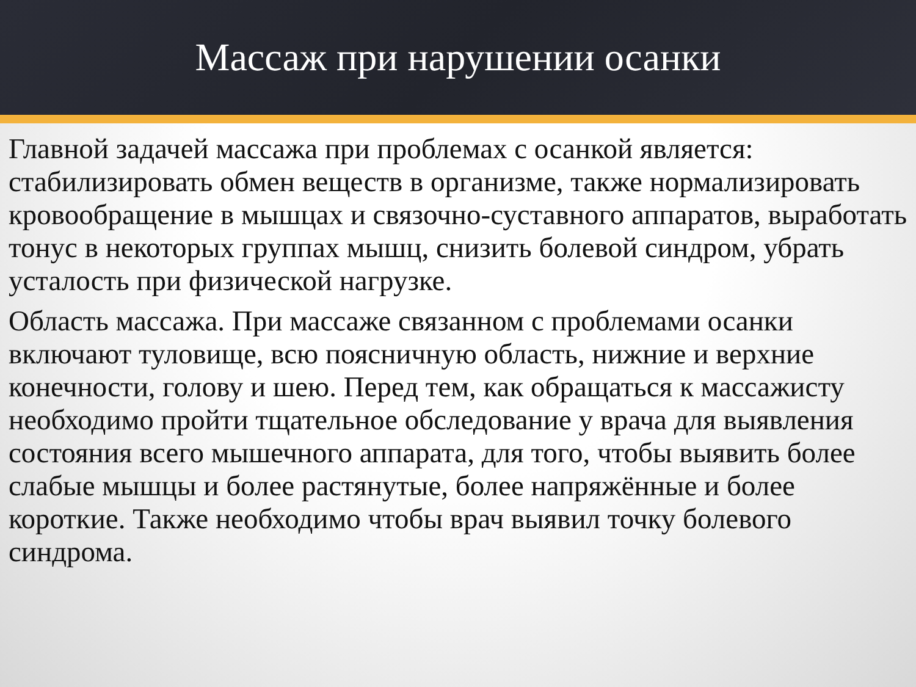Массаж при нарушении осанки
Главной задачей массажа при проблемах с осанкой является: стабилизировать обмен веществ в организме, также нормализировать кровообращение в мышцах и связочно-суставного аппаратов, выработать тонус в некоторых группах мышц, снизить болевой синдром, убрать усталость при физической нагрузке.
Область массажа. При массаже связанном с проблемами осанки включают туловище, всю поясничную область, нижние и верхние конечности, голову и шею. Перед тем, как обращаться к массажисту необходимо пройти тщательное обследование у врача для выявления состояния всего мышечного аппарата, для того, чтобы выявить более слабые мышцы и более растянутые, более напряжённые и более короткие. Также необходимо чтобы врач выявил точку болевого синдрома.